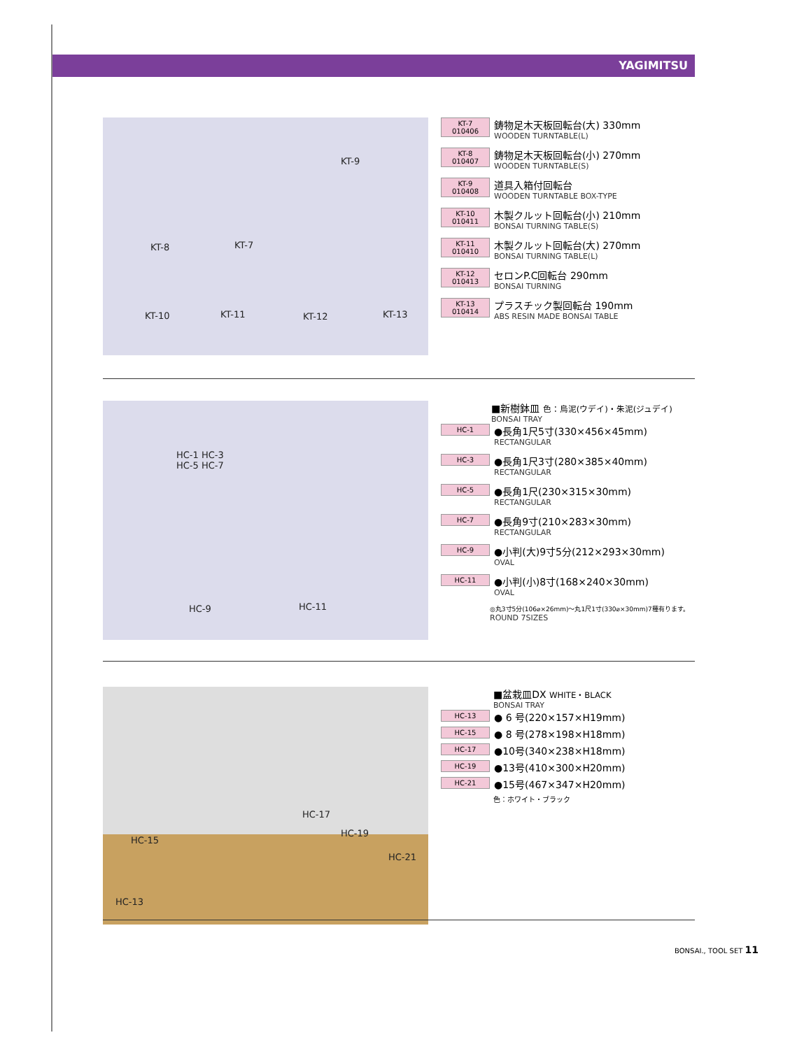YAGIMITSU
KT-9
KT-8 KT-7
KT-10 KT-11 KT-12 KT-13
KT-7 010406
鋳物足木天板回転台(大) 330mm
WOODEN TURNTABLE(L)
KT-8 010407
鋳物足木天板回転台(小) 270mm
WOODEN TURNTABLE(S)
KT-9 010408
道具入箱付回転台
WOODEN TURNTABLE BOX-TYPE
KT-10 010411
木製クルット回転台(小) 210mm
BONSAI TURNING TABLE(S)
KT-11 010410
木製クルット回転台(大) 270mm
BONSAI TURNING TABLE(L)
KT-12 010413
セロンP.C回転台 290mm
BONSAI TURNING
KT-13 010414
プラスチック製回転台 190mm
ABS RESIN MADE BONSAI TABLE
HC-1 HC-3
HC-5 HC-7
HC-9 HC-11
■新樹鉢皿 色：烏泥(ウデイ)・朱泥(ジュデイ)
BONSAI TRAY
HC-1
●長角1尺5寸(330×456×45mm)
RECTANGULAR
HC-3
●長角1尺3寸(280×385×40mm)
RECTANGULAR
HC-5
●長角1尺(230×315×30mm)
RECTANGULAR
HC-7
●長角9寸(210×283×30mm)
RECTANGULAR
HC-9
●小判(大)9寸5分(212×293×30mm)
OVAL
HC-11
●小判(小)8寸(168×240×30mm)
OVAL
◎丸3寸5分(106⌀×26mm)～丸1尺1寸(330⌀×30mm)7種有ります。
ROUND 7SIZES
HC-17
HC-15
HC-19
HC-21
HC-13
■盆栽皿DX WHITE・BLACK
BONSAI TRAY
HC-13
● 6 号(220×157×H19mm)
HC-15
● 8 号(278×198×H18mm)
HC-17
●10号(340×238×H18mm)
HC-19
●13号(410×300×H20mm)
HC-21
●15号(467×347×H20mm)
色：ホワイト・ブラック
BONSAI., TOOL SET 11